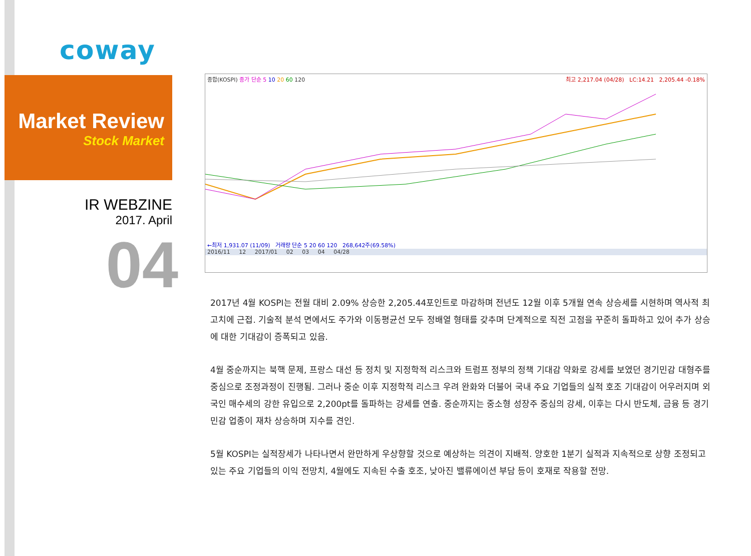coway
Market Review
Stock Market
IR WEBZINE
2017. April
04
종합(KOSPI) 종가 단순 5 10 20 60 120 최고 2,217.04 (04/28) LC:14.21 2,205.44 -0.18%
←최저 1,931.07 (11/09) 거래량 단순 5 20 60 120 268,642주(69.58%)
2016/11 12 2017/01 02 03 04 04/28
2017년 4월 KOSPI는 전월 대비 2.09% 상승한 2,205.44포인트로 마감하며 전년도 12월 이후 5개월 연속 상승세를 시현하며 역사적 최고치에 근접. 기술적 분석 면에서도 주가와 이동평균선 모두 정배열 형태를 갖추며 단계적으로 직전 고점을 꾸준히 돌파하고 있어 추가 상승에 대한 기대감이 증폭되고 있음.
4월 중순까지는 북핵 문제, 프랑스 대선 등 정치 및 지정학적 리스크와 트럼프 정부의 정책 기대감 약화로 강세를 보였던 경기민감 대형주를 중심으로 조정과정이 진행됨. 그러나 중순 이후 지정학적 리스크 우려 완화와 더불어 국내 주요 기업들의 실적 호조 기대감이 어우러지며 외국인 매수세의 강한 유입으로 2,200pt를 돌파하는 강세를 연출. 중순까지는 중소형 성장주 중심의 강세, 이후는 다시 반도체, 금융 등 경기민감 업종이 재차 상승하며 지수를 견인.
5월 KOSPI는 실적장세가 나타나면서 완만하게 우상향할 것으로 예상하는 의견이 지배적. 양호한 1분기 실적과 지속적으로 상향 조정되고 있는 주요 기업들의 이익 전망치, 4월에도 지속된 수출 호조, 낮아진 밸류에이션 부담 등이 호재로 작용할 전망.